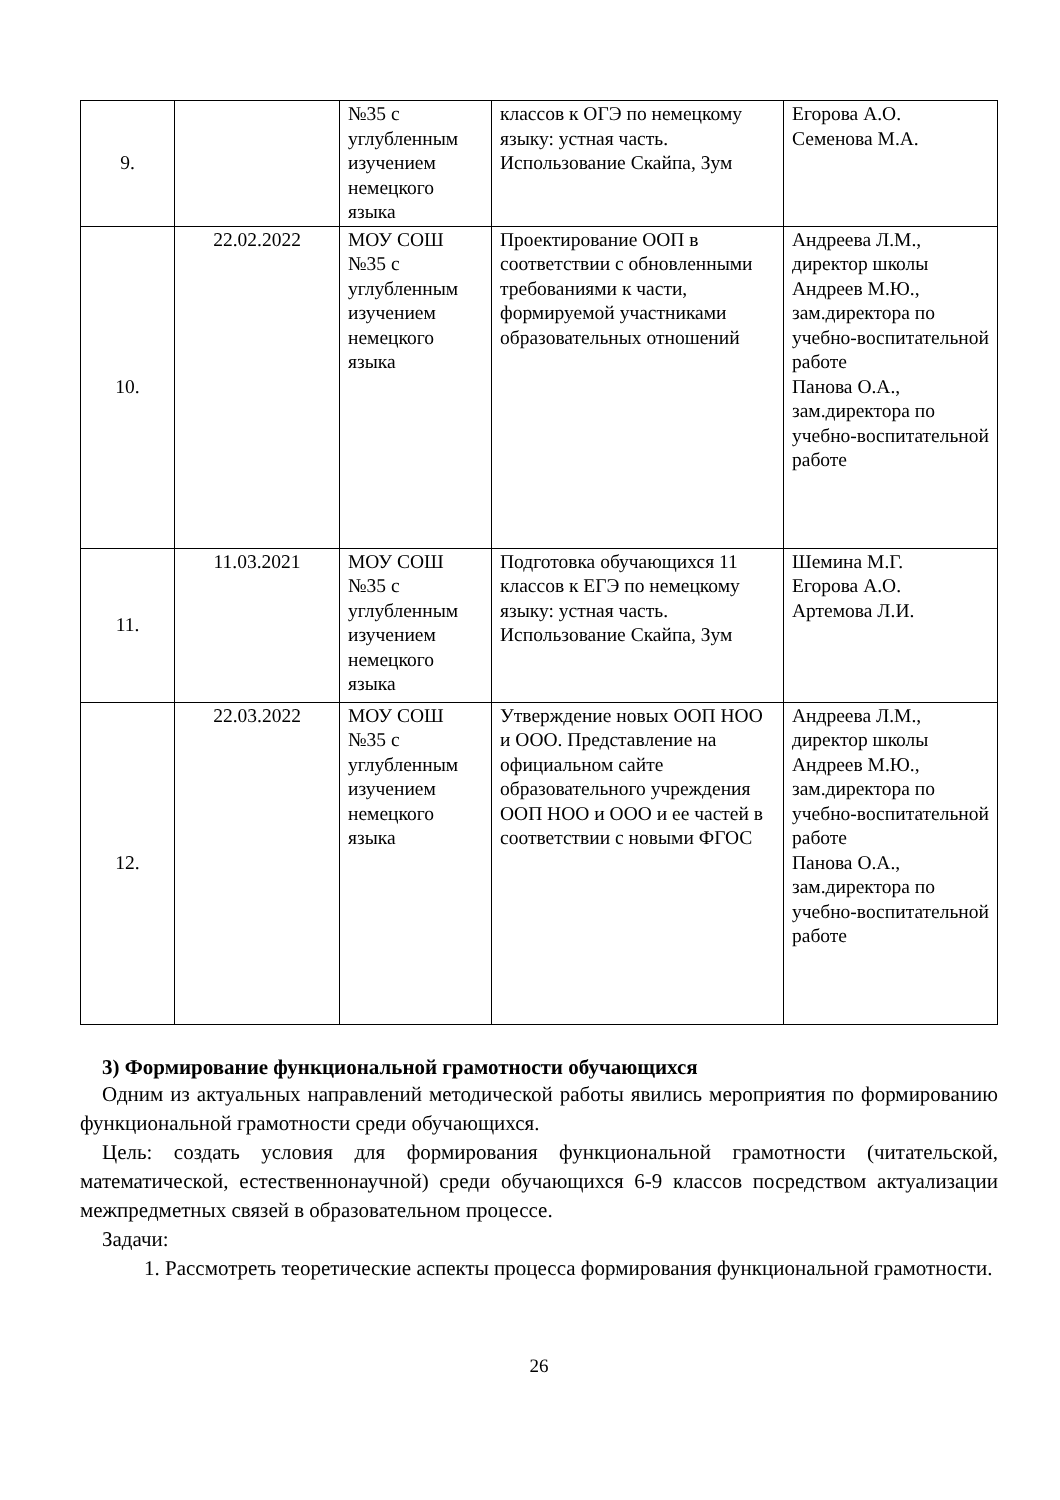| 9. | | №35 с углубленным изучением немецкого языка | классов к ОГЭ по немецкому языку: устная часть. Использование Скайпа, Зум | Егорова А.О. Семенова М.А. |
| 10. | 22.02.2022 | МОУ СОШ №35 с углубленным изучением немецкого языка | Проектирование ООП в соответствии с обновленными требованиями к части, формируемой участниками образовательных отношений | Андреева Л.М., директор школы Андреев М.Ю., зам.директора по учебно-воспитательной работе Панова О.А., зам.директора по учебно-воспитательной работе |
| 11. | 11.03.2021 | МОУ СОШ №35 с углубленным изучением немецкого языка | Подготовка обучающихся 11 классов к ЕГЭ по немецкому языку: устная часть. Использование Скайпа, Зум | Шемина М.Г. Егорова А.О. Артемова Л.И. |
| 12. | 22.03.2022 | МОУ СОШ №35 с углубленным изучением немецкого языка | Утверждение новых ООП НОО и ООО. Представление на официальном сайте образовательного учреждения ООП НОО и ООО и ее частей в соответствии с новыми ФГОС | Андреева Л.М., директор школы Андреев М.Ю., зам.директора по учебно-воспитательной работе Панова О.А., зам.директора по учебно-воспитательной работе |
3) Формирование функциональной грамотности обучающихся
Одним из актуальных направлений методической работы явились мероприятия по формированию функциональной грамотности среди обучающихся.
Цель: создать условия для формирования функциональной грамотности (читательской, математической, естественнонаучной) среди обучающихся 6-9 классов посредством актуализации межпредметных связей в образовательном процессе.
Задачи:
1. Рассмотреть теоретические аспекты процесса формирования функциональной грамотности.
26